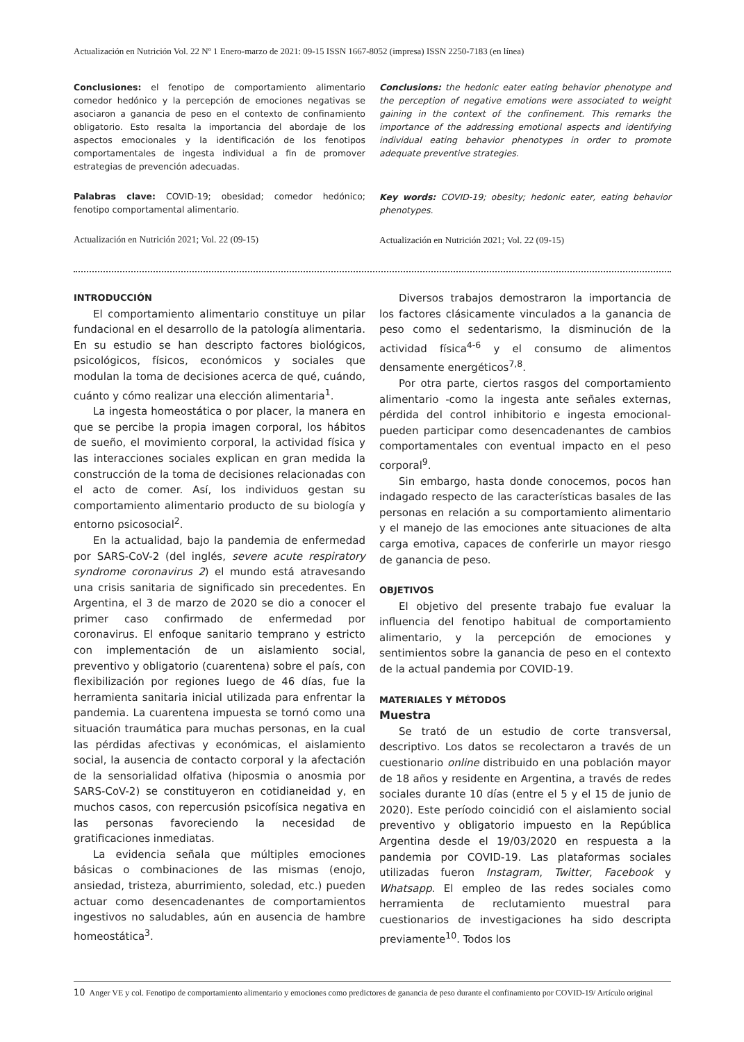Actualización en Nutrición Vol. 22 Nº 1 Enero-marzo de 2021: 09-15 ISSN 1667-8052 (impresa) ISSN 2250-7183 (en línea)
Conclusiones: el fenotipo de comportamiento alimentario comedor hedónico y la percepción de emociones negativas se asociaron a ganancia de peso en el contexto de confinamiento obligatorio. Esto resalta la importancia del abordaje de los aspectos emocionales y la identificación de los fenotipos comportamentales de ingesta individual a fin de promover estrategias de prevención adecuadas.
Palabras clave: COVID-19; obesidad; comedor hedónico; fenotipo comportamental alimentario.
Actualización en Nutrición 2021; Vol. 22 (09-15)
Conclusions: the hedonic eater eating behavior phenotype and the perception of negative emotions were associated to weight gaining in the context of the confinement. This remarks the importance of the addressing emotional aspects and identifying individual eating behavior phenotypes in order to promote adequate preventive strategies.
Key words: COVID-19; obesity; hedonic eater, eating behavior phenotypes.
Actualización en Nutrición 2021; Vol. 22 (09-15)
INTRODUCCIÓN
El comportamiento alimentario constituye un pilar fundacional en el desarrollo de la patología alimentaria. En su estudio se han descripto factores biológicos, psicológicos, físicos, económicos y sociales que modulan la toma de decisiones acerca de qué, cuándo, cuánto y cómo realizar una elección alimentaria<sup>1</sup>.
La ingesta homeostática o por placer, la manera en que se percibe la propia imagen corporal, los hábitos de sueño, el movimiento corporal, la actividad física y las interacciones sociales explican en gran medida la construcción de la toma de decisiones relacionadas con el acto de comer. Así, los individuos gestan su comportamiento alimentario producto de su biología y entorno psicosocial<sup>2</sup>.
En la actualidad, bajo la pandemia de enfermedad por SARS-CoV-2 (del inglés, severe acute respiratory syndrome coronavirus 2) el mundo está atravesando una crisis sanitaria de significado sin precedentes. En Argentina, el 3 de marzo de 2020 se dio a conocer el primer caso confirmado de enfermedad por coronavirus. El enfoque sanitario temprano y estricto con implementación de un aislamiento social, preventivo y obligatorio (cuarentena) sobre el país, con flexibilización por regiones luego de 46 días, fue la herramienta sanitaria inicial utilizada para enfrentar la pandemia. La cuarentena impuesta se tornó como una situación traumática para muchas personas, en la cual las pérdidas afectivas y económicas, el aislamiento social, la ausencia de contacto corporal y la afectación de la sensorialidad olfativa (hiposmia o anosmia por SARS-CoV-2) se constituyeron en cotidianeidad y, en muchos casos, con repercusión psicofísica negativa en las personas favoreciendo la necesidad de gratificaciones inmediatas.
La evidencia señala que múltiples emociones básicas o combinaciones de las mismas (enojo, ansiedad, tristeza, aburrimiento, soledad, etc.) pueden actuar como desencadenantes de comportamientos ingestivos no saludables, aún en ausencia de hambre homeostática<sup>3</sup>.
Diversos trabajos demostraron la importancia de los factores clásicamente vinculados a la ganancia de peso como el sedentarismo, la disminución de la actividad física<sup>4-6</sup> y el consumo de alimentos densamente energéticos<sup>7,8</sup>.
Por otra parte, ciertos rasgos del comportamiento alimentario -como la ingesta ante señales externas, pérdida del control inhibitorio e ingesta emocional- pueden participar como desencadenantes de cambios comportamentales con eventual impacto en el peso corporal<sup>9</sup>.
Sin embargo, hasta donde conocemos, pocos han indagado respecto de las características basales de las personas en relación a su comportamiento alimentario y el manejo de las emociones ante situaciones de alta carga emotiva, capaces de conferirle un mayor riesgo de ganancia de peso.
OBJETIVOS
El objetivo del presente trabajo fue evaluar la influencia del fenotipo habitual de comportamiento alimentario, y la percepción de emociones y sentimientos sobre la ganancia de peso en el contexto de la actual pandemia por COVID-19.
MATERIALES Y MÉTODOS
Muestra
Se trató de un estudio de corte transversal, descriptivo. Los datos se recolectaron a través de un cuestionario online distribuido en una población mayor de 18 años y residente en Argentina, a través de redes sociales durante 10 días (entre el 5 y el 15 de junio de 2020). Este período coincidió con el aislamiento social preventivo y obligatorio impuesto en la República Argentina desde el 19/03/2020 en respuesta a la pandemia por COVID-19. Las plataformas sociales utilizadas fueron Instagram, Twitter, Facebook y Whatsapp. El empleo de las redes sociales como herramienta de reclutamiento muestral para cuestionarios de investigaciones ha sido descripta previamente<sup>10</sup>. Todos los
10 Anger VE y col. Fenotipo de comportamiento alimentario y emociones como predictores de ganancia de peso durante el confinamiento por COVID-19/ Artículo original